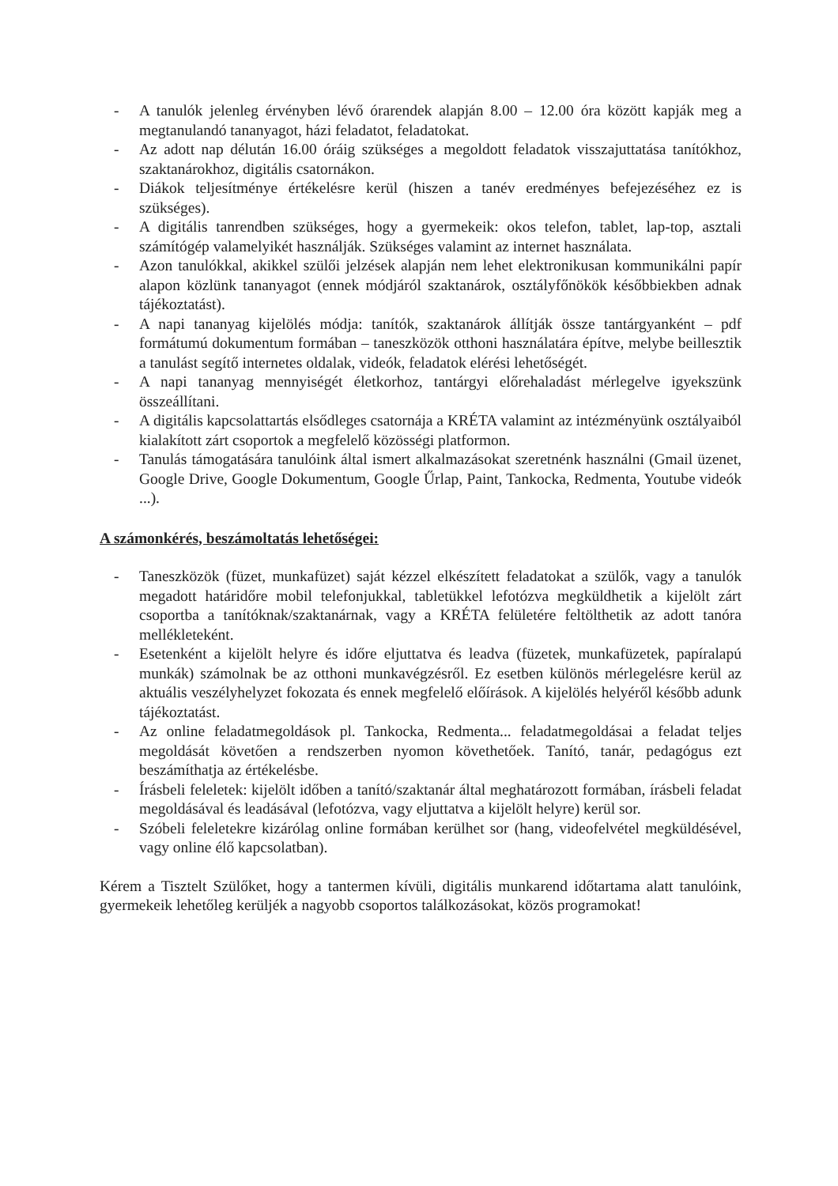- A tanulók jelenleg érvényben lévő órarendek alapján 8.00 – 12.00 óra között kapják meg a megtanulandó tananyagot, házi feladatot, feladatokat.
- Az adott nap délután 16.00 óráig szükséges a megoldott feladatok visszajuttatása tanítókhoz, szaktanárokhoz, digitális csatornákon.
- Diákok teljesítménye értékelésre kerül (hiszen a tanév eredményes befejezéséhez ez is szükséges).
- A digitális tanrendben szükséges, hogy a gyermekeik: okos telefon, tablet, lap-top, asztali számítógép valamelyikét használják. Szükséges valamint az internet használata.
- Azon tanulókkal, akikkel szülői jelzések alapján nem lehet elektronikusan kommunikálni papír alapon közlünk tananyagot (ennek módjáról szaktanárok, osztályfőnökök későbbiekben adnak tájékoztatást).
- A napi tananyag kijelölés módja: tanítók, szaktanárok állítják össze tantárgyanként – pdf formátumú dokumentum formában – taneszközök otthoni használatára építve, melybe beillesztik a tanulást segítő internetes oldalak, videók, feladatok elérési lehetőségét.
- A napi tananyag mennyiségét életkorhoz, tantárgyi előrehaladást mérlegelve igyekszünk összeállítani.
- A digitális kapcsolattartás elsődleges csatornája a KRÉTA valamint az intézményünk osztályaiból kialakított zárt csoportok a megfelelő közösségi platformon.
- Tanulás támogatására tanulóink által ismert alkalmazásokat szeretnénk használni (Gmail üzenet, Google Drive, Google Dokumentum, Google Űrlap, Paint, Tankocka, Redmenta, Youtube videók ...).
A számonkérés, beszámoltatás lehetőségei:
- Taneszközök (füzet, munkafüzet) saját kézzel elkészített feladatokat a szülők, vagy a tanulók megadott határidőre mobil telefonjukkal, tabletükkel lefotózva megküldhetik a kijelölt zárt csoportba a tanítóknak/szaktanárnak, vagy a KRÉTA felületére feltölthetik az adott tanóra mellékleteként.
- Esetenként a kijelölt helyre és időre eljuttatva és leadva (füzetek, munkafüzetek, papíralapú munkák) számolnak be az otthoni munkavégzésről. Ez esetben különös mérlegelésre kerül az aktuális veszélyhelyzet fokozata és ennek megfelelő előírások. A kijelölés helyéről később adunk tájékoztatást.
- Az online feladatmegoldások pl. Tankocka, Redmenta... feladatmegoldásai a feladat teljes megoldását követően a rendszerben nyomon követhetőek. Tanító, tanár, pedagógus ezt beszámíthatja az értékelésbe.
- Írásbeli feleletek: kijelölt időben a tanító/szaktanár által meghatározott formában, írásbeli feladat megoldásával és leadásával (lefotózva, vagy eljuttatva a kijelölt helyre) kerül sor.
- Szóbeli feleletekre kizárólag online formában kerülhet sor (hang, videofelvétel megküldésével, vagy online élő kapcsolatban).
Kérem a Tisztelt Szülőket, hogy a tantermen kívüli, digitális munkarend időtartama alatt tanulóink, gyermekeik lehetőleg kerüljék a nagyobb csoportos találkozásokat, közös programokat!